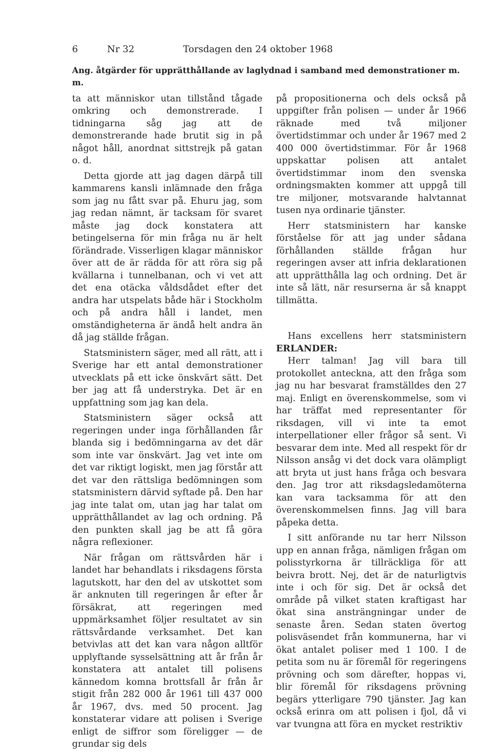6 Nr 32 Torsdagen den 24 oktober 1968
Ang. åtgärder för upprätthållande av laglydnad i samband med demonstrationer m. m.
ta att människor utan tillstånd tågade omkring och demonstrerade. I tidningarna såg jag att de demonstrerande hade brutit sig in på något håll, anordnat sittstrejk på gatan o. d.
Detta gjorde att jag dagen därpå till kammarens kansli inlämnade den fråga som jag nu fått svar på. Ehuru jag, som jag redan nämnt, är tacksam för svaret måste jag dock konstatera att betingelserna för min fråga nu är helt förändrade. Visserligen klagar människor över att de är rädda för att röra sig på kvällarna i tunnelbanan, och vi vet att det ena otäcka våldsdådet efter det andra har utspelats både här i Stockholm och på andra håll i landet, men omständigheterna är ändå helt andra än då jag ställde frågan.
Statsministern säger, med all rätt, att i Sverige har ett antal demonstrationer utvecklats på ett icke önskvärt sätt. Det ber jag att få understryka. Det är en uppfattning som jag kan dela.
Statsministern säger också att regeringen under inga förhållanden får blanda sig i bedömningarna av det där som inte var önskvärt. Jag vet inte om det var riktigt logiskt, men jag förstår att det var den rättsliga bedömningen som statsministern därvid syftade på. Den har jag inte talat om, utan jag har talat om upprätthållandet av lag och ordning. På den punkten skall jag be att få göra några reflexioner.
När frågan om rättsvården här i landet har behandlats i riksdagens första lagutskott, har den del av utskottet som är anknuten till regeringen år efter år försäkrat, att regeringen med uppmärksamhet följer resultatet av sin rättsvårdande verksamhet. Det kan betvivlas att det kan vara någon alltför upplyftande sysselsättning att år från år konstatera att antalet till polisens kännedom komna brottsfall år från år stigit från 282 000 år 1961 till 437 000 år 1967, dvs. med 50 procent. Jag konstaterar vidare att polisen i Sverige enligt de siffror som föreligger — de grundar sig dels
på propositionerna och dels också på uppgifter från polisen — under år 1966 räknade med två miljoner övertidstimmar och under år 1967 med 2 400 000 övertidstimmar. För år 1968 uppskattar polisen att antalet övertidstimmar inom den svenska ordningsmakten kommer att uppgå till tre miljoner, motsvarande halvtannat tusen nya ordinarie tjänster.
Herr statsministern har kanske förståelse för att jag under sådana förhållanden ställde frågan hur regeringen avser att infria deklarationen att upprätthålla lag och ordning. Det är inte så lätt, när resurserna är så knappt tillmätta.
Hans excellens herr statsministern ERLANDER:
Herr talman! Jag vill bara till protokollet anteckna, att den fråga som jag nu har besvarat framställdes den 27 maj. Enligt en överenskommelse, som vi har träffat med representanter för riksdagen, vill vi inte ta emot interpellationer eller frågor så sent. Vi besvarar dem inte. Med all respekt för dr Nilsson ansåg vi det dock vara olämpligt att bryta ut just hans fråga och besvara den. Jag tror att riksdagsledamöterna kan vara tacksamma för att den överenskommelsen finns. Jag vill bara påpeka detta.
I sitt anförande nu tar herr Nilsson upp en annan fråga, nämligen frågan om polisstyrkorna är tillräckliga för att beivra brott. Nej, det är de naturligtvis inte i och för sig. Det är också det område på vilket staten kraftigast har ökat sina ansträngningar under de senaste åren. Sedan staten övertog polisväsendet från kommunerna, har vi ökat antalet poliser med 1 100. I de petita som nu är föremål för regeringens prövning och som därefter, hoppas vi, blir föremål för riksdagens prövning begärs ytterligare 790 tjänster. Jag kan också erinra om att polisen i fjol, då vi var tvungna att föra en mycket restriktiv